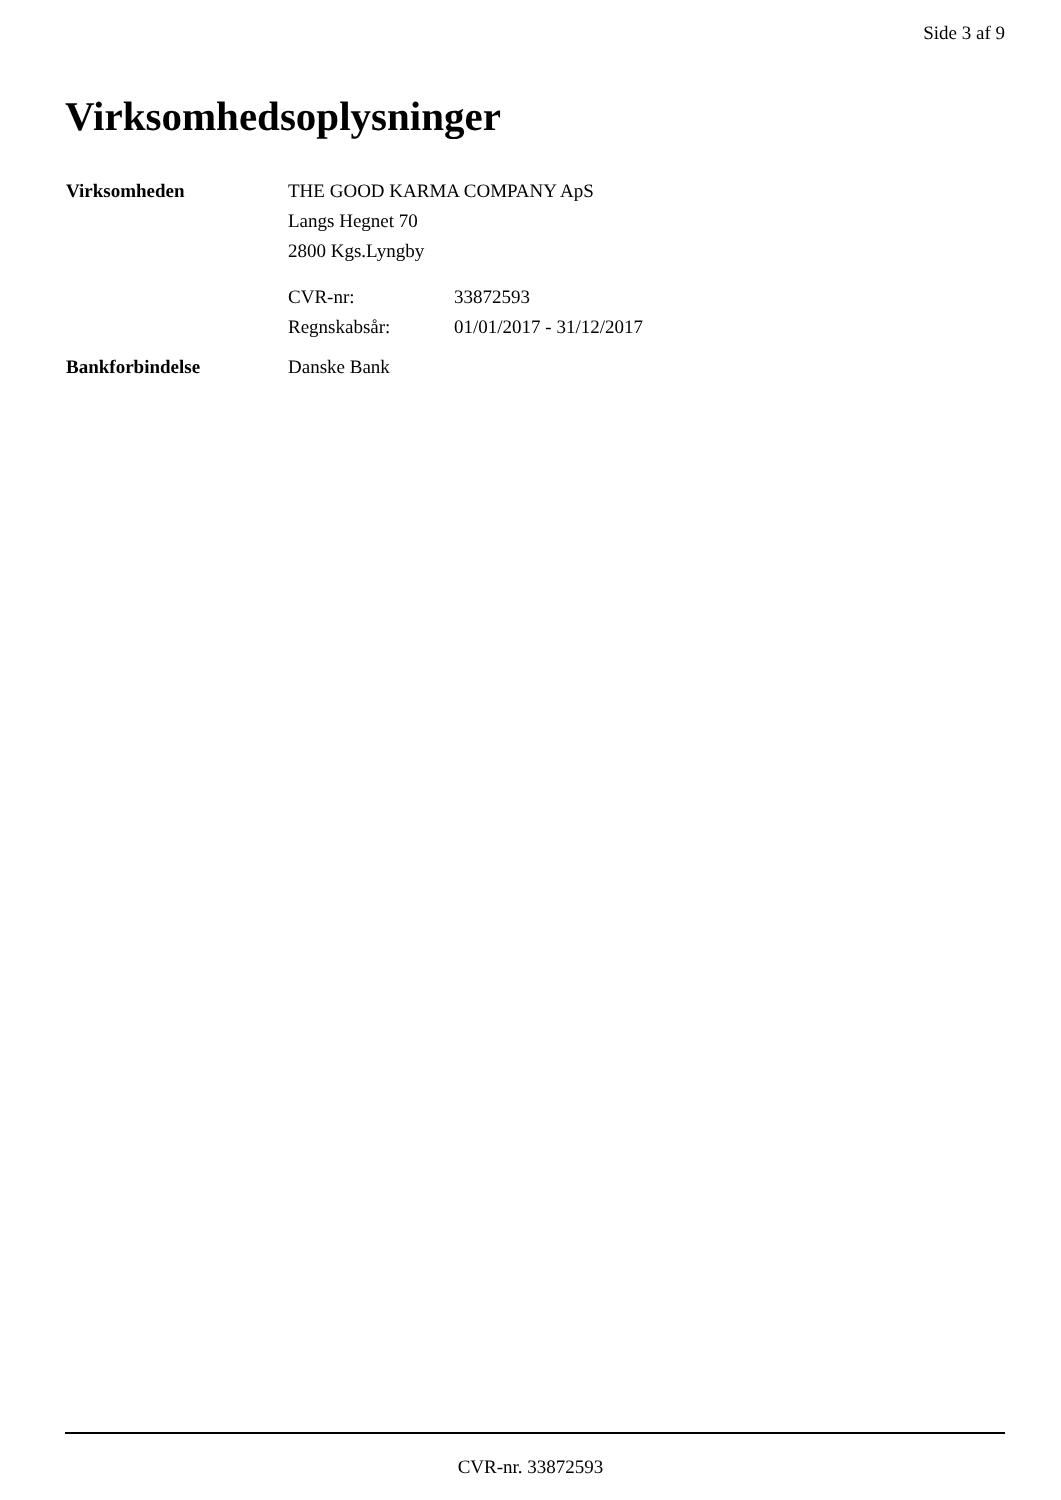Side 3 af 9
Virksomhedsoplysninger
| Virksomheden | THE GOOD KARMA COMPANY ApS Langs Hegnet 70 2800 Kgs.Lyngby | |
| | CVR-nr: | 33872593 |
| | Regnskabsår: | 01/01/2017 - 31/12/2017 |
| Bankforbindelse | Danske Bank | |
CVR-nr. 33872593